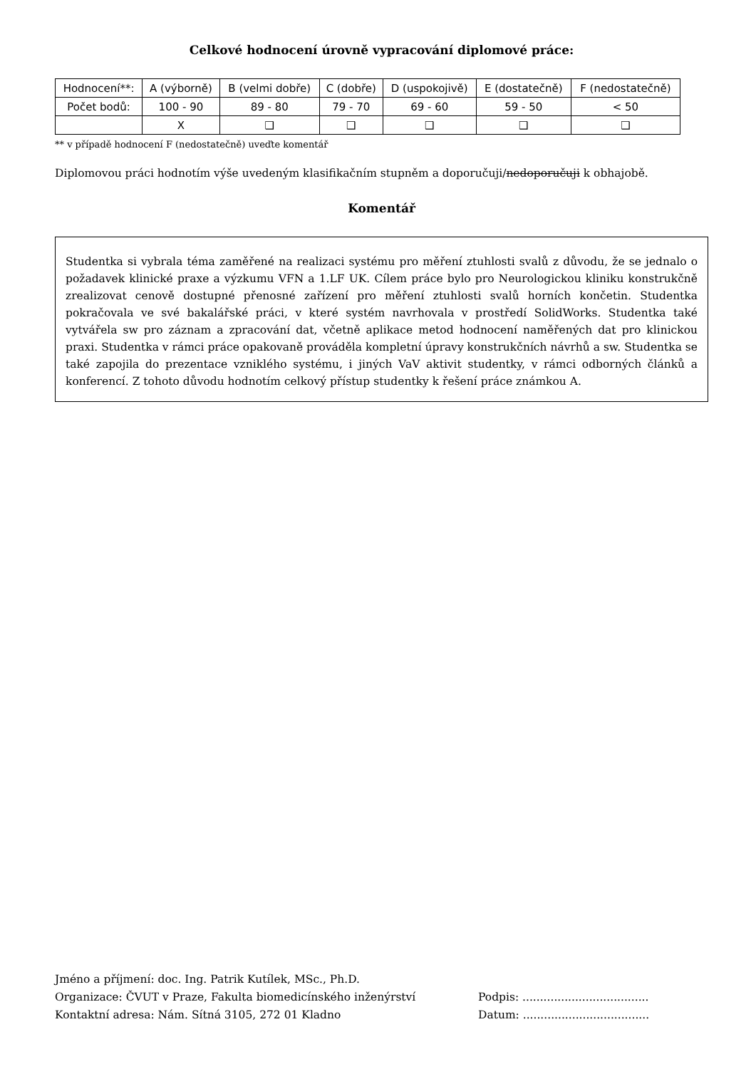Celkové hodnocení úrovně vypracování diplomové práce:
| Hodnocení**: | A (výborně) | B (velmi dobře) | C (dobře) | D (uspokojivě) | E (dostatečně) | F (nedostatečně) |
| Počet bodů: | 100 - 90 | 89 - 80 | 79 - 70 | 69 - 60 | 59 - 50 | < 50 |
| | X | ❑ | ❑ | ❑ | ❑ | ❑ |
** v případě hodnocení F (nedostatečně) uveďte komentář
Diplomovou práci hodnotím výše uvedeným klasifikačním stupněm a doporučuji/nedoporučuji k obhajobě.
Komentář
Studentka si vybrala téma zaměřené na realizaci systému pro měření ztuhlosti svalů z důvodu, že se jednalo o požadavek klinické praxe a výzkumu VFN a 1.LF UK. Cílem práce bylo pro Neurologickou kliniku konstrukčně zrealizovat cenově dostupné přenosné zařízení pro měření ztuhlosti svalů horních končetin. Studentka pokračovala ve své bakalářské práci, v které systém navrhovala v prostředí SolidWorks. Studentka také vytvářela sw pro záznam a zpracování dat, včetně aplikace metod hodnocení naměřených dat pro klinickou praxi. Studentka v rámci práce opakovaně prováděla kompletní úpravy konstrukčních návrhů a sw. Studentka se také zapojila do prezentace vzniklého systému, i jiných VaV aktivit studentky, v rámci odborných článků a konferencí. Z tohoto důvodu hodnotím celkový přístup studentky k řešení práce známkou A.
Jméno a příjmení: doc. Ing. Patrik Kutílek, MSc., Ph.D.
Organizace: ČVUT v Praze, Fakulta biomedicínského inženýrství
Kontaktní adresa: Nám. Sítná 3105, 272 01 Kladno
Podpis: ....................................
Datum: ....................................